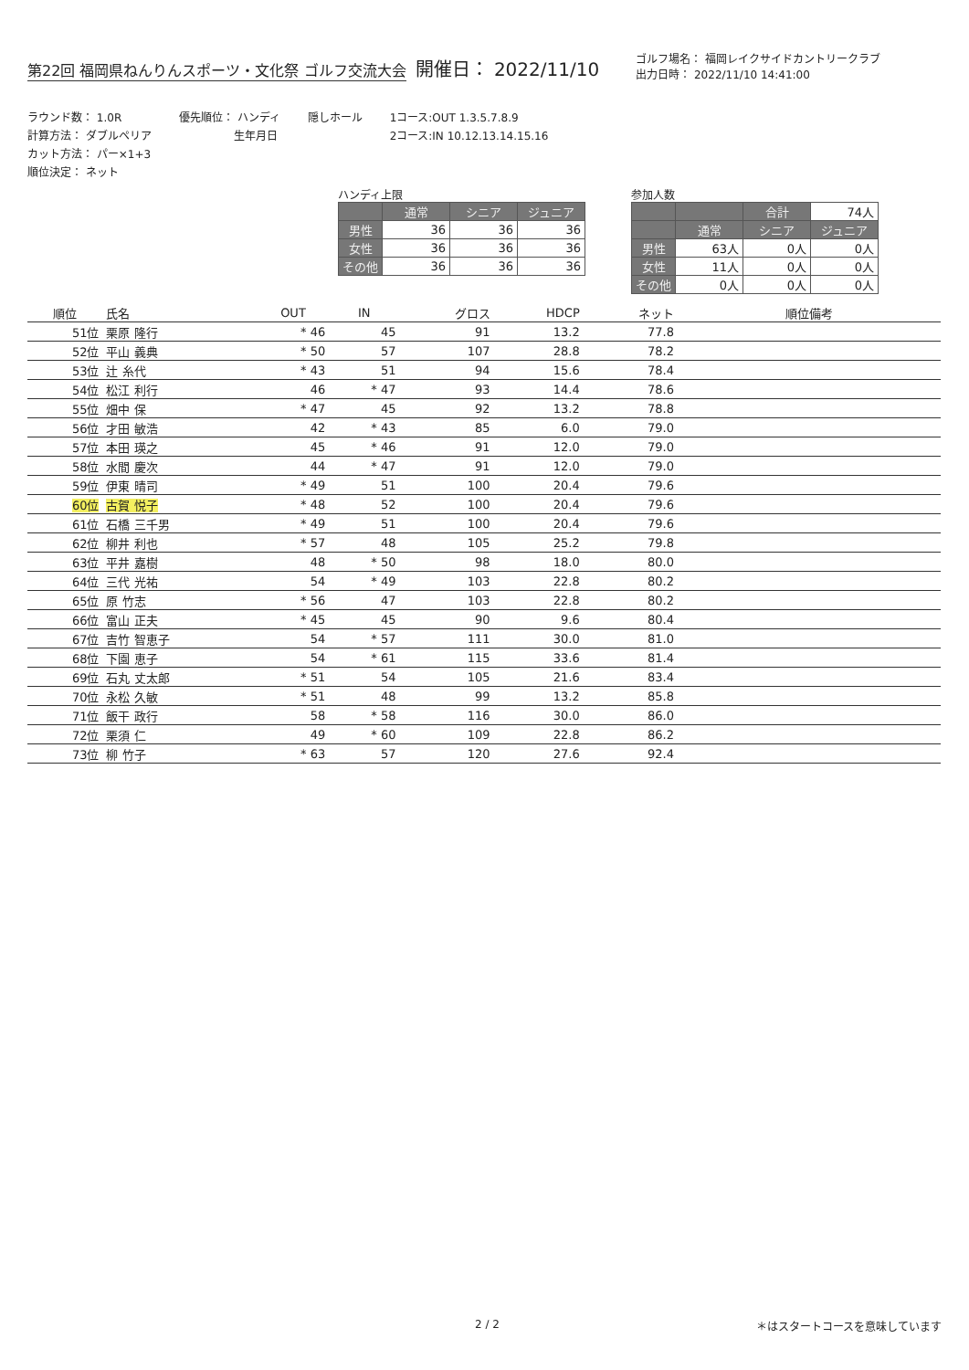第22回 福岡県ねんりんスポーツ・文化祭 ゴルフ交流大会
開催日： 2022/11/10
ゴルフ場名： 福岡レイクサイドカントリークラブ
出力日時： 2022/11/10 14:41:00
ラウンド数： 1.0R
計算方法： ダブルペリア
カット方法： パー×1+3
順位決定： ネット
優先順位： ハンディ
　　　　　生年月日
隠しホール 1コース:OUT 1.3.5.7.8.9
2コース:IN 10.12.13.14.15.16
ハンディ上限
| | 通常 | シニア | ジュニア |
| --- | --- | --- | --- |
| 男性 | 36 | 36 | 36 |
| 女性 | 36 | 36 | 36 |
| その他 | 36 | 36 | 36 |
参加人数
| | | 合計 | 74人 |
| | 通常 | シニア | ジュニア |
| 男性 | 63人 | 0人 | 0人 |
| 女性 | 11人 | 0人 | 0人 |
| その他 | 0人 | 0人 | 0人 |
| 順位 | 氏名 | OUT | IN | グロス | HDCP | ネット | 順位備考 |
| --- | --- | --- | --- | --- | --- | --- | --- |
| 51位 | 栗原 隆行 | * 46 | 45 | 91 | 13.2 | 77.8 | |
| 52位 | 平山 義典 | * 50 | 57 | 107 | 28.8 | 78.2 | |
| 53位 | 辻 糸代 | * 43 | 51 | 94 | 15.6 | 78.4 | |
| 54位 | 松江 利行 | 46 | * 47 | 93 | 14.4 | 78.6 | |
| 55位 | 畑中 保 | * 47 | 45 | 92 | 13.2 | 78.8 | |
| 56位 | 才田 敏浩 | 42 | * 43 | 85 | 6.0 | 79.0 | |
| 57位 | 本田 瑛之 | 45 | * 46 | 91 | 12.0 | 79.0 | |
| 58位 | 水間 慶次 | 44 | * 47 | 91 | 12.0 | 79.0 | |
| 59位 | 伊東 晴司 | * 49 | 51 | 100 | 20.4 | 79.6 | |
| 60位 | 古賀 悦子 | * 48 | 52 | 100 | 20.4 | 79.6 | |
| 61位 | 石橋 三千男 | * 49 | 51 | 100 | 20.4 | 79.6 | |
| 62位 | 柳井 利也 | * 57 | 48 | 105 | 25.2 | 79.8 | |
| 63位 | 平井 嘉樹 | 48 | * 50 | 98 | 18.0 | 80.0 | |
| 64位 | 三代 光祐 | 54 | * 49 | 103 | 22.8 | 80.2 | |
| 65位 | 原 竹志 | * 56 | 47 | 103 | 22.8 | 80.2 | |
| 66位 | 富山 正夫 | * 45 | 45 | 90 | 9.6 | 80.4 | |
| 67位 | 吉竹 智恵子 | 54 | * 57 | 111 | 30.0 | 81.0 | |
| 68位 | 下園 恵子 | 54 | * 61 | 115 | 33.6 | 81.4 | |
| 69位 | 石丸 丈太郎 | * 51 | 54 | 105 | 21.6 | 83.4 | |
| 70位 | 永松 久敏 | * 51 | 48 | 99 | 13.2 | 85.8 | |
| 71位 | 飯干 政行 | 58 | * 58 | 116 | 30.0 | 86.0 | |
| 72位 | 栗須 仁 | 49 | * 60 | 109 | 22.8 | 86.2 | |
| 73位 | 柳 竹子 | * 63 | 57 | 120 | 27.6 | 92.4 | |
2 / 2 ＊はスタートコースを意味しています